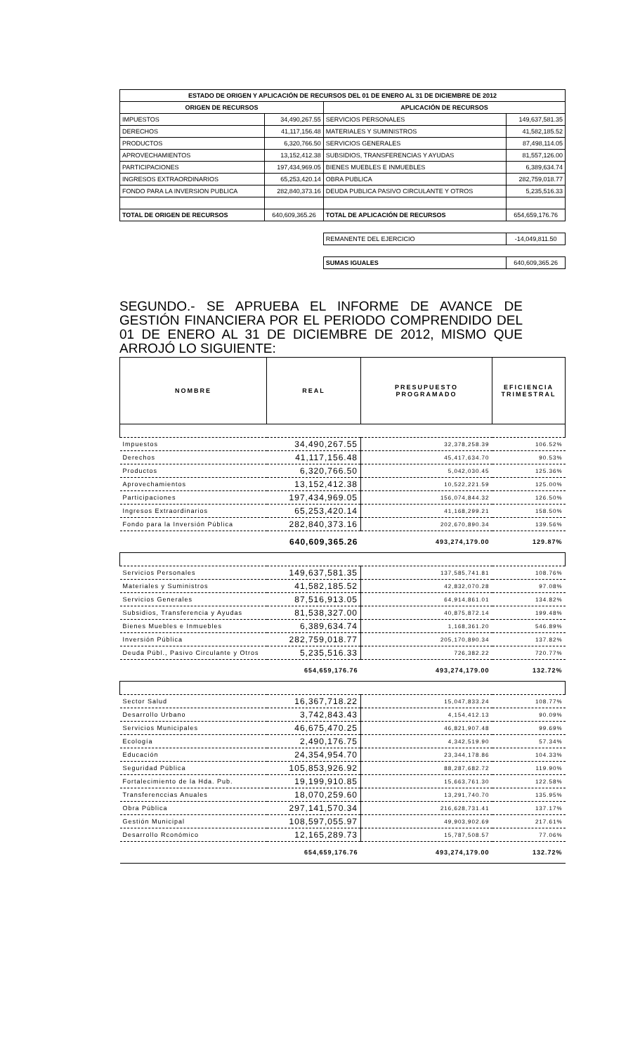| ESTADO DE ORIGEN Y APLICACIÓN DE RECURSOS DEL 01 DE ENERO AL 31 DE DICIEMBRE DE 2012 | | | |
| ORIGEN DE RECURSOS | | APLICACIÓN DE RECURSOS | |
| IMPUESTOS | 34,490,267.55 | SERVICIOS PERSONALES | 149,637,581.35 |
| DERECHOS | 41,117,156.48 | MATERIALES Y SUMINISTROS | 41,582,185.52 |
| PRODUCTOS | 6,320,766.50 | SERVICIOS GENERALES | 87,498,114.05 |
| APROVECHAMIENTOS | 13,152,412.38 | SUBSIDIOS, TRANSFERENCIAS Y AYUDAS | 81,557,126.00 |
| PARTICIPACIONES | 197,434,969.05 | BIENES MUEBLES E INMUEBLES | 6,389,634.74 |
| INGRESOS EXTRAORDINARIOS | 65,253,420.14 | OBRA PUBLICA | 282,759,018.77 |
| FONDO PARA LA INVERSION PUBLICA | 282,840,373.16 | DEUDA PUBLICA PASIVO CIRCULANTE Y OTROS | 5,235,516.33 |
| TOTAL DE ORIGEN DE RECURSOS | 640,609,365.26 | TOTAL DE APLICACIÓN DE RECURSOS | 654,659,176.76 |
| | | REMANENTE DEL EJERCICIO | -14,049,811.50 |
| | | SUMAS IGUALES | 640,609,365.26 |
SEGUNDO.- SE APRUEBA EL INFORME DE AVANCE DE GESTIÓN FINANCIERA POR EL PERIODO COMPRENDIDO DEL 01 DE ENERO AL 31 DE DICIEMBRE DE 2012, MISMO QUE ARROJÓ LO SIGUIENTE:
| NOMBRE | REAL | PRESUPUESTO PROGRAMADO | EFICIENCIA TRIMESTRAL |
| --- | --- | --- | --- |
| Impuestos | 34,490,267.55 | 32,378,258.39 | 106.52% |
| Derechos | 41,117,156.48 | 45,417,634.70 | 90.53% |
| Productos | 6,320,766.50 | 5,042,030.45 | 125.36% |
| Aprovechamientos | 13,152,412.38 | 10,522,221.59 | 125.00% |
| Participaciones | 197,434,969.05 | 156,074,844.32 | 126.50% |
| Ingresos Extraordinarios | 65,253,420.14 | 41,168,299.21 | 158.50% |
| Fondo para la Inversión Pública | 282,840,373.16 | 202,670,890.34 | 139.56% |
| | 640,609,365.26 | 493,274,179.00 | 129.87% |
| Servicios Personales | 149,637,581.35 | 137,585,741.81 | 108.76% |
| Materiales y Suministros | 41,582,185.52 | 42,832,070.28 | 97.08% |
| Servicios Generales | 87,516,913.05 | 64,914,861.01 | 134.82% |
| Subsidios, Transferencia y Ayudas | 81,538,327.00 | 40,875,872.14 | 199.48% |
| Bienes Muebles e Inmuebles | 6,389,634.74 | 1,168,361.20 | 546.89% |
| Inversión Pública | 282,759,018.77 | 205,170,890.34 | 137.82% |
| Deuda Públ., Pasivo Circulante y Otros | 5,235,516.33 | 726,382.22 | 720.77% |
| | 654,659,176.76 | 493,274,179.00 | 132.72% |
| Sector Salud | 16,367,718.22 | 15,047,833.24 | 108.77% |
| Desarrollo Urbano | 3,742,843.43 | 4,154,412.13 | 90.09% |
| Servicios Municipales | 46,675,470.25 | 46,821,907.48 | 99.69% |
| Ecología | 2,490,176.75 | 4,342,519.90 | 57.34% |
| Educación | 24,354,954.70 | 23,344,178.86 | 104.33% |
| Seguridad Pública | 105,853,926.92 | 88,287,682.72 | 119.90% |
| Fortalecimiento de la Hda. Pub. | 19,199,910.85 | 15,663,761.30 | 122.58% |
| Transferenccias Anuales | 18,070,259.60 | 13,291,740.70 | 135.95% |
| Obra Pública | 297,141,570.34 | 216,628,731.41 | 137.17% |
| Gestión Municipal | 108,597,055.97 | 49,903,902.69 | 217.61% |
| Desarrollo Rconómico | 12,165,289.73 | 15,787,508.57 | 77.06% |
| | 654,659,176.76 | 493,274,179.00 | 132.72% |